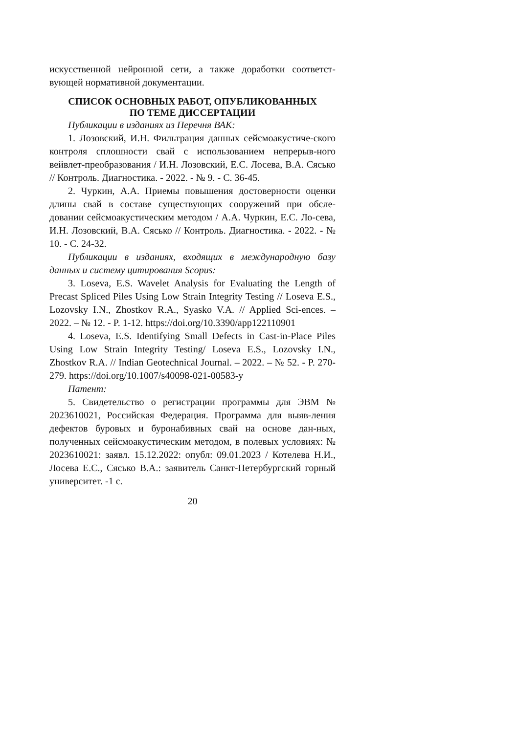искусственной нейронной сети, а также доработки соответст-вующей нормативной документации.
СПИСОК ОСНОВНЫХ РАБОТ, ОПУБЛИКОВАННЫХ
ПО ТЕМЕ ДИССЕРТАЦИИ
Публикации в изданиях из Перечня ВАК:
1. Лозовский, И.Н. Фильтрация данных сейсмоакустиче-ского контроля сплошности свай с использованием непрерыв-ного вейвлет-преобразования / И.Н. Лозовский, Е.С. Лосева, В.А. Сясько // Контроль. Диагностика. - 2022. - № 9. - С. 36-45.
2. Чуркин, А.А. Приемы повышения достоверности оценки длины свай в составе существующих сооружений при обсле-довании сейсмоакустическим методом / А.А. Чуркин, Е.С. Ло-сева, И.Н. Лозовский, В.А. Сясько // Контроль. Диагностика. - 2022. - № 10. - С. 24-32.
Публикации в изданиях, входящих в международную базу данных и систему цитирования Scopus:
3. Loseva, E.S. Wavelet Analysis for Evaluating the Length of Precast Spliced Piles Using Low Strain Integrity Testing // Loseva E.S., Lozovsky I.N., Zhostkov R.A., Syasko V.A. // Applied Sci-ences. – 2022. – № 12. - P. 1-12. https://doi.org/10.3390/app122110901
4. Loseva, E.S. Identifying Small Defects in Cast-in-Place Piles Using Low Strain Integrity Testing/ Loseva E.S., Lozovsky I.N., Zhostkov R.A. // Indian Geotechnical Journal. – 2022. – № 52. - P. 270-279. https://doi.org/10.1007/s40098-021-00583-y
Патент:
5. Свидетельство о регистрации программы для ЭВМ № 2023610021, Российская Федерация. Программа для выяв-ления дефектов буровых и буронабивных свай на основе дан-ных, полученных сейсмоакустическим методом, в полевых условиях: № 2023610021: заявл. 15.12.2022: опубл: 09.01.2023 / Котелева Н.И., Лосева Е.С., Сясько В.А.: заявитель Санкт-Петербургский горный университет. -1 с.
20